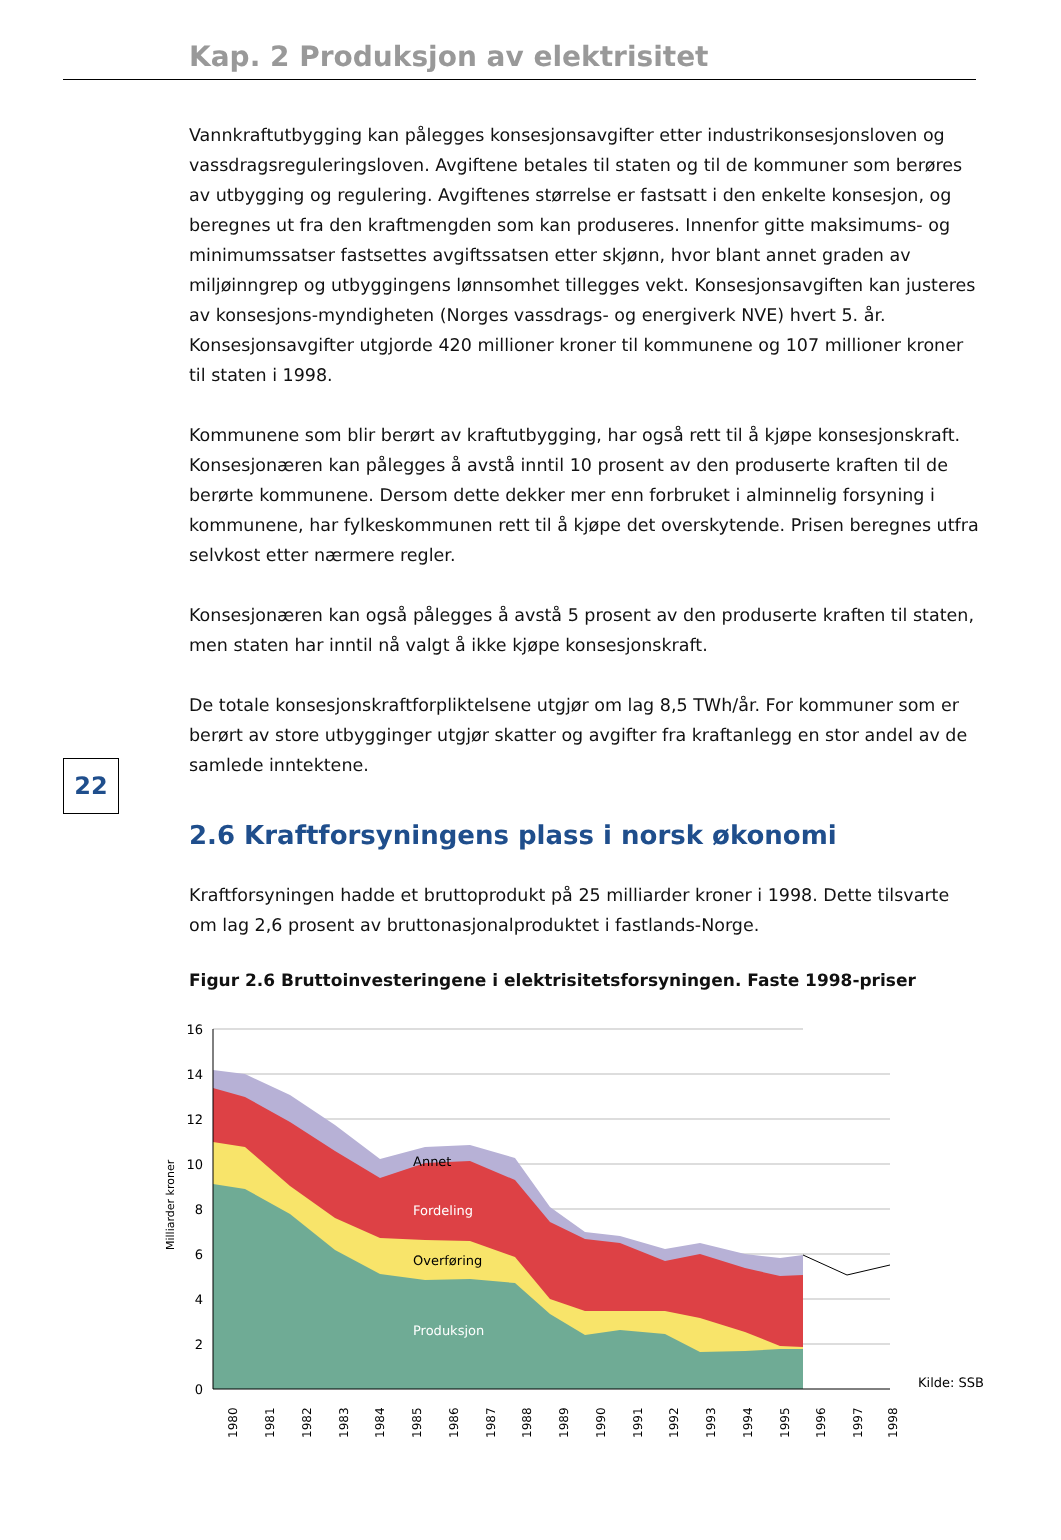Kap. 2 Produksjon av elektrisitet
22
Vannkraftutbygging kan pålegges konsesjonsavgifter etter industrikonsesjonsloven og vassdragsreguleringsloven. Avgiftene betales til staten og til de kommuner som berøres av utbygging og regulering. Avgiftenes størrelse er fastsatt i den enkelte konsesjon, og beregnes ut fra den kraftmengden som kan produseres. Innenfor gitte maksimums- og minimumssatser fastsettes avgiftssatsen etter skjønn, hvor blant annet graden av miljøinngrep og utbyggingens lønnsomhet tillegges vekt. Konsesjonsavgiften kan justeres av konsesjons-myndigheten (Norges vassdrags- og energiverk NVE) hvert 5. år. Konsesjonsavgifter utgjorde 420 millioner kroner til kommunene og 107 millioner kroner til staten i 1998.
Kommunene som blir berørt av kraftutbygging, har også rett til å kjøpe konsesjonskraft. Konsesjonæren kan pålegges å avstå inntil 10 prosent av den produserte kraften til de berørte kommunene. Dersom dette dekker mer enn forbruket i alminnelig forsyning i kommunene, har fylkeskommunen rett til å kjøpe det overskytende. Prisen beregnes utfra selvkost etter nærmere regler.
Konsesjonæren kan også pålegges å avstå 5 prosent av den produserte kraften til staten, men staten har inntil nå valgt å ikke kjøpe konsesjonskraft.
De totale konsesjonskraftforpliktelsene utgjør om lag 8,5 TWh/år. For kommuner som er berørt av store utbygginger utgjør skatter og avgifter fra kraftanlegg en stor andel av de samlede inntektene.
2.6 Kraftforsyningens plass i norsk økonomi
Kraftforsyningen hadde et bruttoprodukt på 25 milliarder kroner i 1998. Dette tilsvarte om lag 2,6 prosent av bruttonasjonalproduktet i fastlands-Norge.
Figur 2.6 Bruttoinvesteringene i elektrisitetsforsyningen. Faste 1998-priser
16
14
12
10
8
6
4
2
0
Milliarder kroner
Annet
Fordeling
Overføring
Produksjon
Kilde: SSB
1980
1981
1982
1983
1984
1985
1986
1987
1988
1989
1990
1991
1992
1993
1994
1995
1996
1997
1998